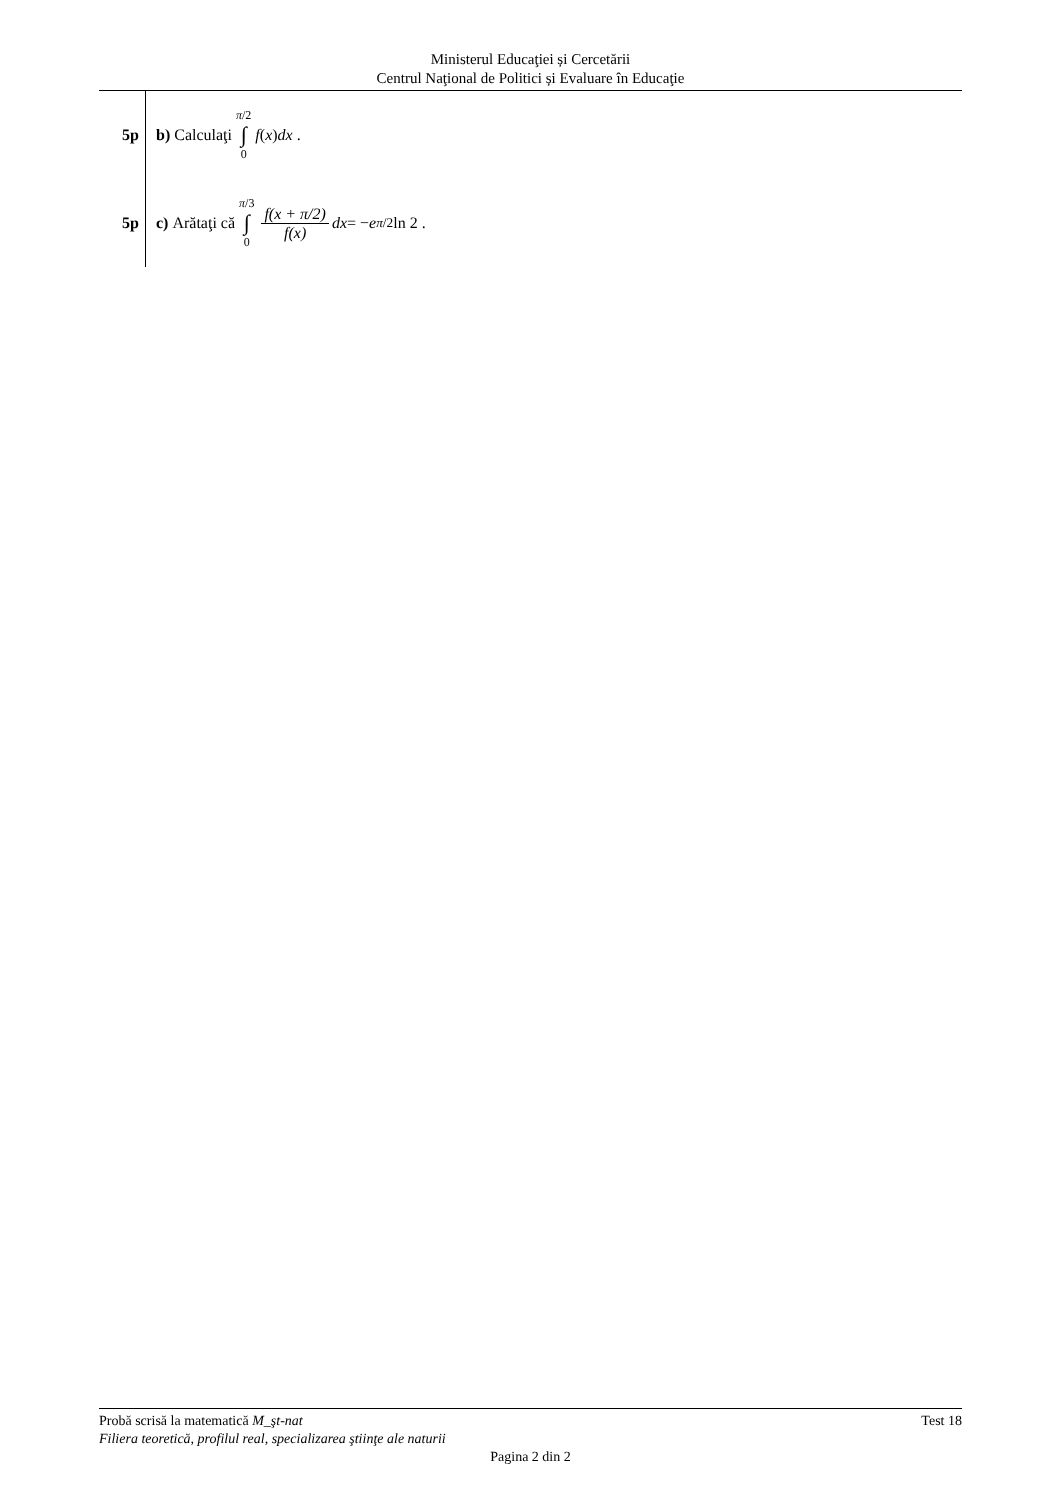Ministerul Educaţiei și Cercetării
Centrul Naţional de Politici și Evaluare în Educaţie
5p b) Calculaţi π/2 ∫ 0 f (x) dx .
5p
c) Arătaţi că π/3 ∫ 0 f(x + π/2) f(x) dx = − e<sup>π/2</sup> ln 2 .
Probă scrisă la matematică M_şt-nat Test 18
Filiera teoretică, profilul real, specializarea ştiinţe ale naturii
Pagina 2 din 2